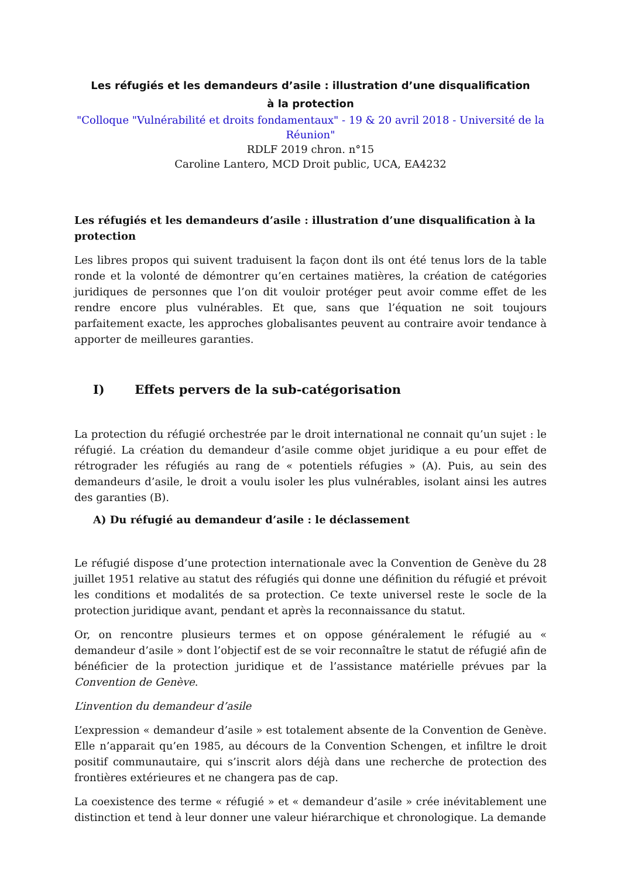Les réfugiés et les demandeurs d’asile : illustration d’une disqualification à la protection
"Colloque "Vulnérabilité et droits fondamentaux" - 19 & 20 avril 2018 - Université de la Réunion"
RDLF 2019 chron. n°15
Caroline Lantero, MCD Droit public, UCA, EA4232
Les réfugiés et les demandeurs d’asile : illustration d’une disqualification à la protection
Les libres propos qui suivent traduisent la façon dont ils ont été tenus lors de la table ronde et la volonté de démontrer qu’en certaines matières, la création de catégories juridiques de personnes que l’on dit vouloir protéger peut avoir comme effet de les rendre encore plus vulnérables. Et que, sans que l’équation ne soit toujours parfaitement exacte, les approches globalisantes peuvent au contraire avoir tendance à apporter de meilleures garanties.
I) Effets pervers de la sub-catégorisation
La protection du réfugié orchestrée par le droit international ne connait qu’un sujet : le réfugié. La création du demandeur d’asile comme objet juridique a eu pour effet de rétrograder les réfugiés au rang de « potentiels réfugies » (A). Puis, au sein des demandeurs d’asile, le droit a voulu isoler les plus vulnérables, isolant ainsi les autres des garanties (B).
A) Du réfugié au demandeur d’asile : le déclassement
Le réfugié dispose d’une protection internationale avec la Convention de Genève du 28 juillet 1951 relative au statut des réfugiés qui donne une définition du réfugié et prévoit les conditions et modalités de sa protection. Ce texte universel reste le socle de la protection juridique avant, pendant et après la reconnaissance du statut.
Or, on rencontre plusieurs termes et on oppose généralement le réfugié au « demandeur d’asile » dont l’objectif est de se voir reconnaître le statut de réfugié afin de bénéficier de la protection juridique et de l’assistance matérielle prévues par la Convention de Genève.
L’invention du demandeur d’asile
L’expression « demandeur d’asile » est totalement absente de la Convention de Genève. Elle n’apparait qu’en 1985, au décours de la Convention Schengen, et infiltre le droit positif communautaire, qui s’inscrit alors déjà dans une recherche de protection des frontières extérieures et ne changera pas de cap.
La coexistence des terme « réfugié » et « demandeur d’asile » crée inévitablement une distinction et tend à leur donner une valeur hiérarchique et chronologique. La demande